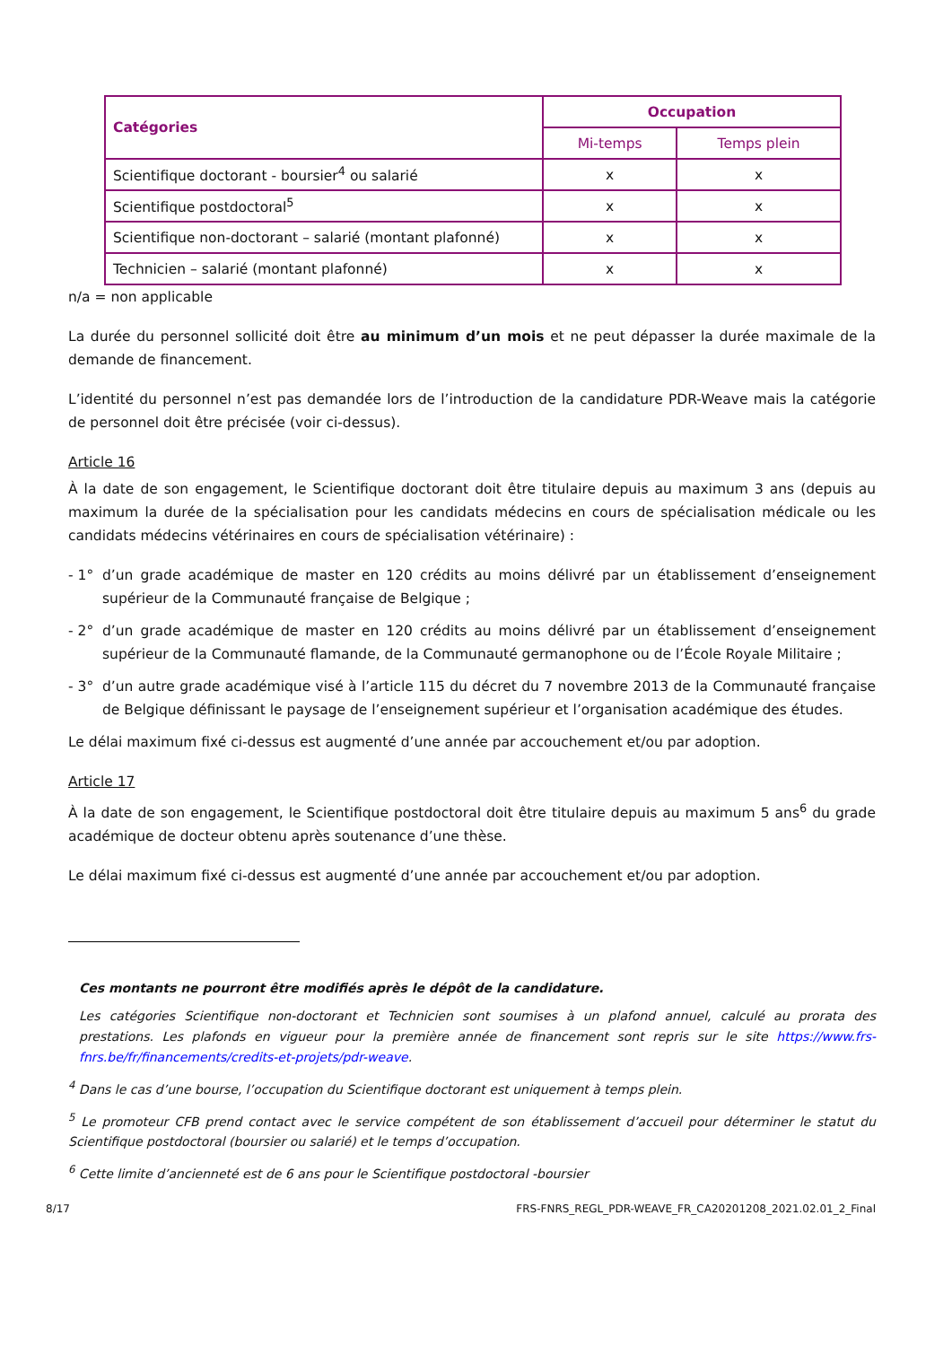| Catégories | Occupation | |
| --- | --- | --- |
| | Mi-temps | Temps plein |
| Scientifique doctorant - boursier<sup>4</sup> ou salarié | x | x |
| Scientifique postdoctoral<sup>5</sup> | x | x |
| Scientifique non-doctorant – salarié (montant plafonné) | x | x |
| Technicien – salarié (montant plafonné) | x | x |
n/a = non applicable
La durée du personnel sollicité doit être au minimum d’un mois et ne peut dépasser la durée maximale de la demande de financement.
L’identité du personnel n’est pas demandée lors de l’introduction de la candidature PDR-Weave mais la catégorie de personnel doit être précisée (voir ci-dessus).
Article 16
À la date de son engagement, le Scientifique doctorant doit être titulaire depuis au maximum 3 ans (depuis au maximum la durée de la spécialisation pour les candidats médecins en cours de spécialisation médicale ou les candidats médecins vétérinaires en cours de spécialisation vétérinaire) :
- 1° d’un grade académique de master en 120 crédits au moins délivré par un établissement d’enseignement supérieur de la Communauté française de Belgique ;
- 2° d’un grade académique de master en 120 crédits au moins délivré par un établissement d’enseignement supérieur de la Communauté flamande, de la Communauté germanophone ou de l’École Royale Militaire ;
- 3° d’un autre grade académique visé à l’article 115 du décret du 7 novembre 2013 de la Communauté française de Belgique définissant le paysage de l’enseignement supérieur et l’organisation académique des études.
Le délai maximum fixé ci-dessus est augmenté d’une année par accouchement et/ou par adoption.
Article 17
À la date de son engagement, le Scientifique postdoctoral doit être titulaire depuis au maximum 5 ans<sup>6</sup> du grade académique de docteur obtenu après soutenance d’une thèse.
Le délai maximum fixé ci-dessus est augmenté d’une année par accouchement et/ou par adoption.
Ces montants ne pourront être modifiés après le dépôt de la candidature.
Les catégories Scientifique non-doctorant et Technicien sont soumises à un plafond annuel, calculé au prorata des prestations. Les plafonds en vigueur pour la première année de financement sont repris sur le site https://www.frs-fnrs.be/fr/financements/credits-et-projets/pdr-weave.
<sup>4</sup> Dans le cas d’une bourse, l’occupation du Scientifique doctorant est uniquement à temps plein.
<sup>5</sup> Le promoteur CFB prend contact avec le service compétent de son établissement d’accueil pour déterminer le statut du Scientifique postdoctoral (boursier ou salarié) et le temps d’occupation.
<sup>6</sup> Cette limite d’ancienneté est de 6 ans pour le Scientifique postdoctoral -boursier
8/17 FRS-FNRS_REGL_PDR-WEAVE_FR_CA20201208_2021.02.01_2_Final